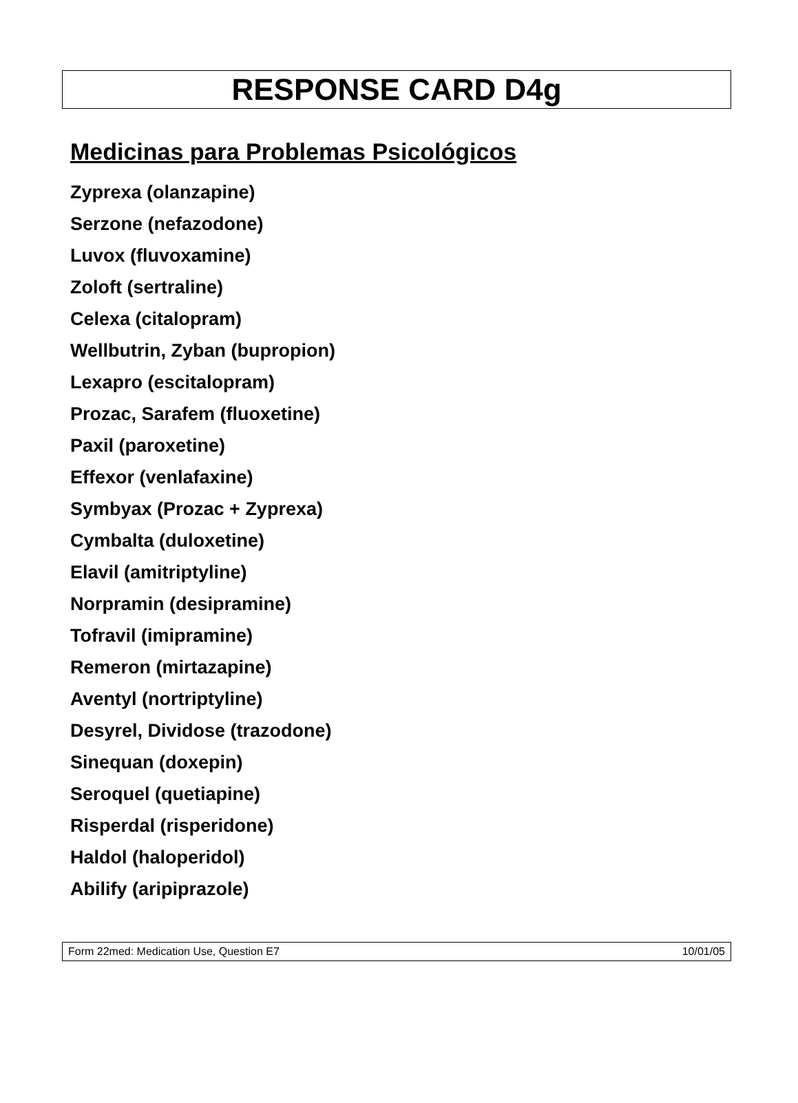RESPONSE CARD D4g
Medicinas para Problemas Psicológicos
Zyprexa (olanzapine)
Serzone (nefazodone)
Luvox (fluvoxamine)
Zoloft (sertraline)
Celexa (citalopram)
Wellbutrin, Zyban (bupropion)
Lexapro (escitalopram)
Prozac, Sarafem (fluoxetine)
Paxil (paroxetine)
Effexor (venlafaxine)
Symbyax (Prozac + Zyprexa)
Cymbalta (duloxetine)
Elavil (amitriptyline)
Norpramin (desipramine)
Tofravil (imipramine)
Remeron (mirtazapine)
Aventyl (nortriptyline)
Desyrel, Dividose (trazodone)
Sinequan (doxepin)
Seroquel (quetiapine)
Risperdal (risperidone)
Haldol (haloperidol)
Abilify (aripiprazole)
Form 22med: Medication Use, Question E7 10/01/05